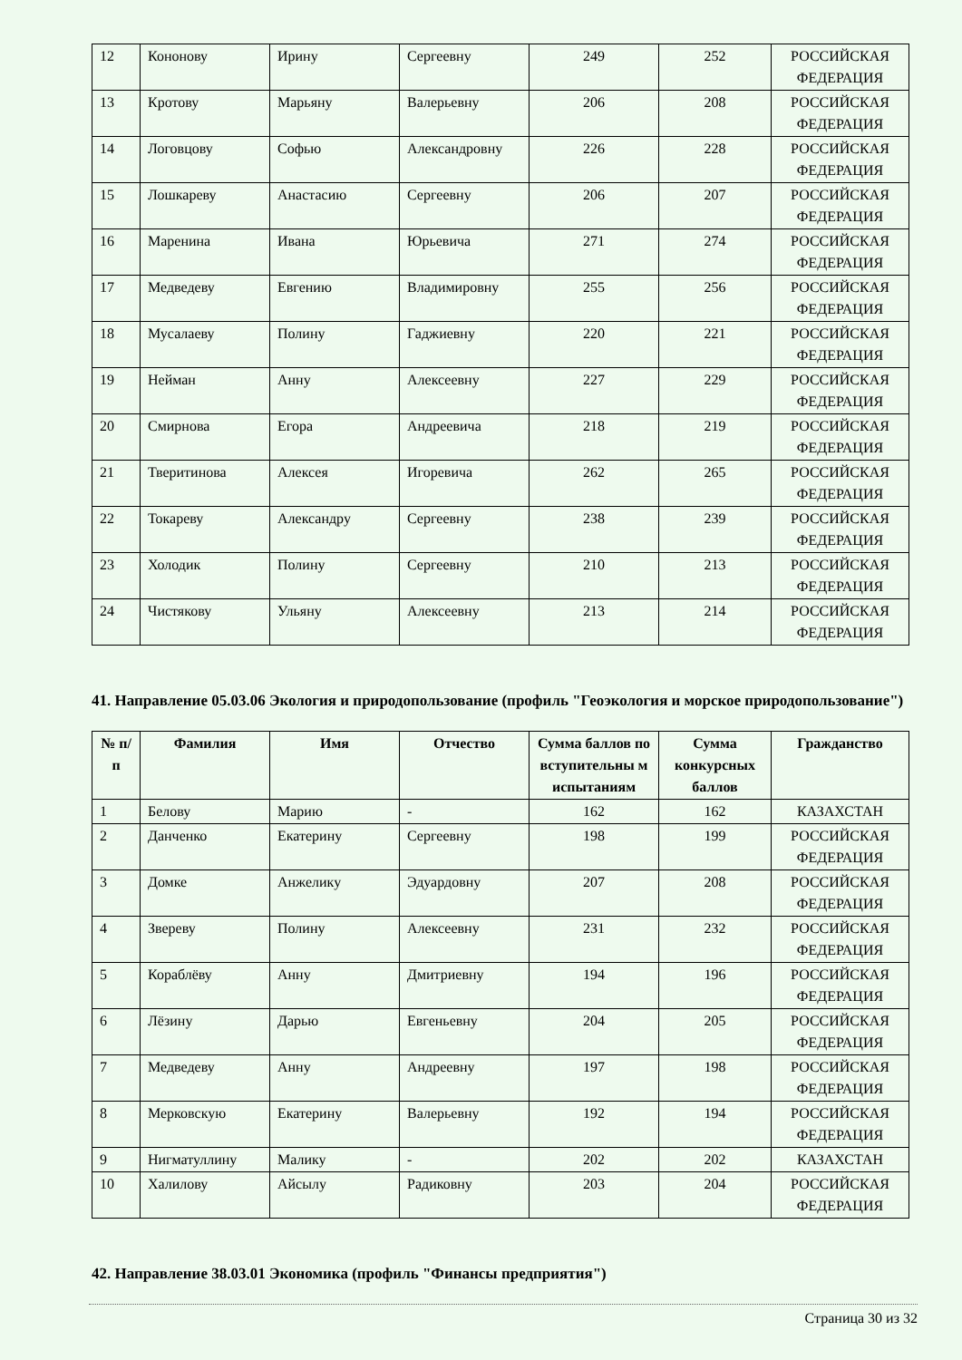| 12 | Кононову | Ирину | Сергеевну | 249 | 252 | РОССИЙСКАЯ ФЕДЕРАЦИЯ |
| 13 | Кротову | Марьяну | Валерьевну | 206 | 208 | РОССИЙСКАЯ ФЕДЕРАЦИЯ |
| 14 | Логовцову | Софью | Александровну | 226 | 228 | РОССИЙСКАЯ ФЕДЕРАЦИЯ |
| 15 | Лошкареву | Анастасию | Сергеевну | 206 | 207 | РОССИЙСКАЯ ФЕДЕРАЦИЯ |
| 16 | Маренина | Ивана | Юрьевича | 271 | 274 | РОССИЙСКАЯ ФЕДЕРАЦИЯ |
| 17 | Медведеву | Евгению | Владимировну | 255 | 256 | РОССИЙСКАЯ ФЕДЕРАЦИЯ |
| 18 | Мусалаеву | Полину | Гаджиевну | 220 | 221 | РОССИЙСКАЯ ФЕДЕРАЦИЯ |
| 19 | Нейман | Анну | Алексеевну | 227 | 229 | РОССИЙСКАЯ ФЕДЕРАЦИЯ |
| 20 | Смирнова | Егора | Андреевича | 218 | 219 | РОССИЙСКАЯ ФЕДЕРАЦИЯ |
| 21 | Тверитинова | Алексея | Игоревича | 262 | 265 | РОССИЙСКАЯ ФЕДЕРАЦИЯ |
| 22 | Токареву | Александру | Сергеевну | 238 | 239 | РОССИЙСКАЯ ФЕДЕРАЦИЯ |
| 23 | Холодик | Полину | Сергеевну | 210 | 213 | РОССИЙСКАЯ ФЕДЕРАЦИЯ |
| 24 | Чистякову | Ульяну | Алексеевну | 213 | 214 | РОССИЙСКАЯ ФЕДЕРАЦИЯ |
41. Направление 05.03.06 Экология и природопользование (профиль "Геоэкология и морское природопользование")
| № п/п | Фамилия | Имя | Отчество | Сумма баллов по вступительны м испытаниям | Сумма конкурсных баллов | Гражданство |
| --- | --- | --- | --- | --- | --- | --- |
| 1 | Белову | Марию | - | 162 | 162 | КАЗАХСТАН |
| 2 | Данченко | Екатерину | Сергеевну | 198 | 199 | РОССИЙСКАЯ ФЕДЕРАЦИЯ |
| 3 | Домке | Анжелику | Эдуардовну | 207 | 208 | РОССИЙСКАЯ ФЕДЕРАЦИЯ |
| 4 | Звереву | Полину | Алексеевну | 231 | 232 | РОССИЙСКАЯ ФЕДЕРАЦИЯ |
| 5 | Кораблёву | Анну | Дмитриевну | 194 | 196 | РОССИЙСКАЯ ФЕДЕРАЦИЯ |
| 6 | Лёзину | Дарью | Евгеньевну | 204 | 205 | РОССИЙСКАЯ ФЕДЕРАЦИЯ |
| 7 | Медведеву | Анну | Андреевну | 197 | 198 | РОССИЙСКАЯ ФЕДЕРАЦИЯ |
| 8 | Мерковскую | Екатерину | Валерьевну | 192 | 194 | РОССИЙСКАЯ ФЕДЕРАЦИЯ |
| 9 | Нигматуллину | Малику | - | 202 | 202 | КАЗАХСТАН |
| 10 | Халилову | Айсылу | Радиковну | 203 | 204 | РОССИЙСКАЯ ФЕДЕРАЦИЯ |
42. Направление 38.03.01 Экономика (профиль "Финансы предприятия")
Страница 30 из 32